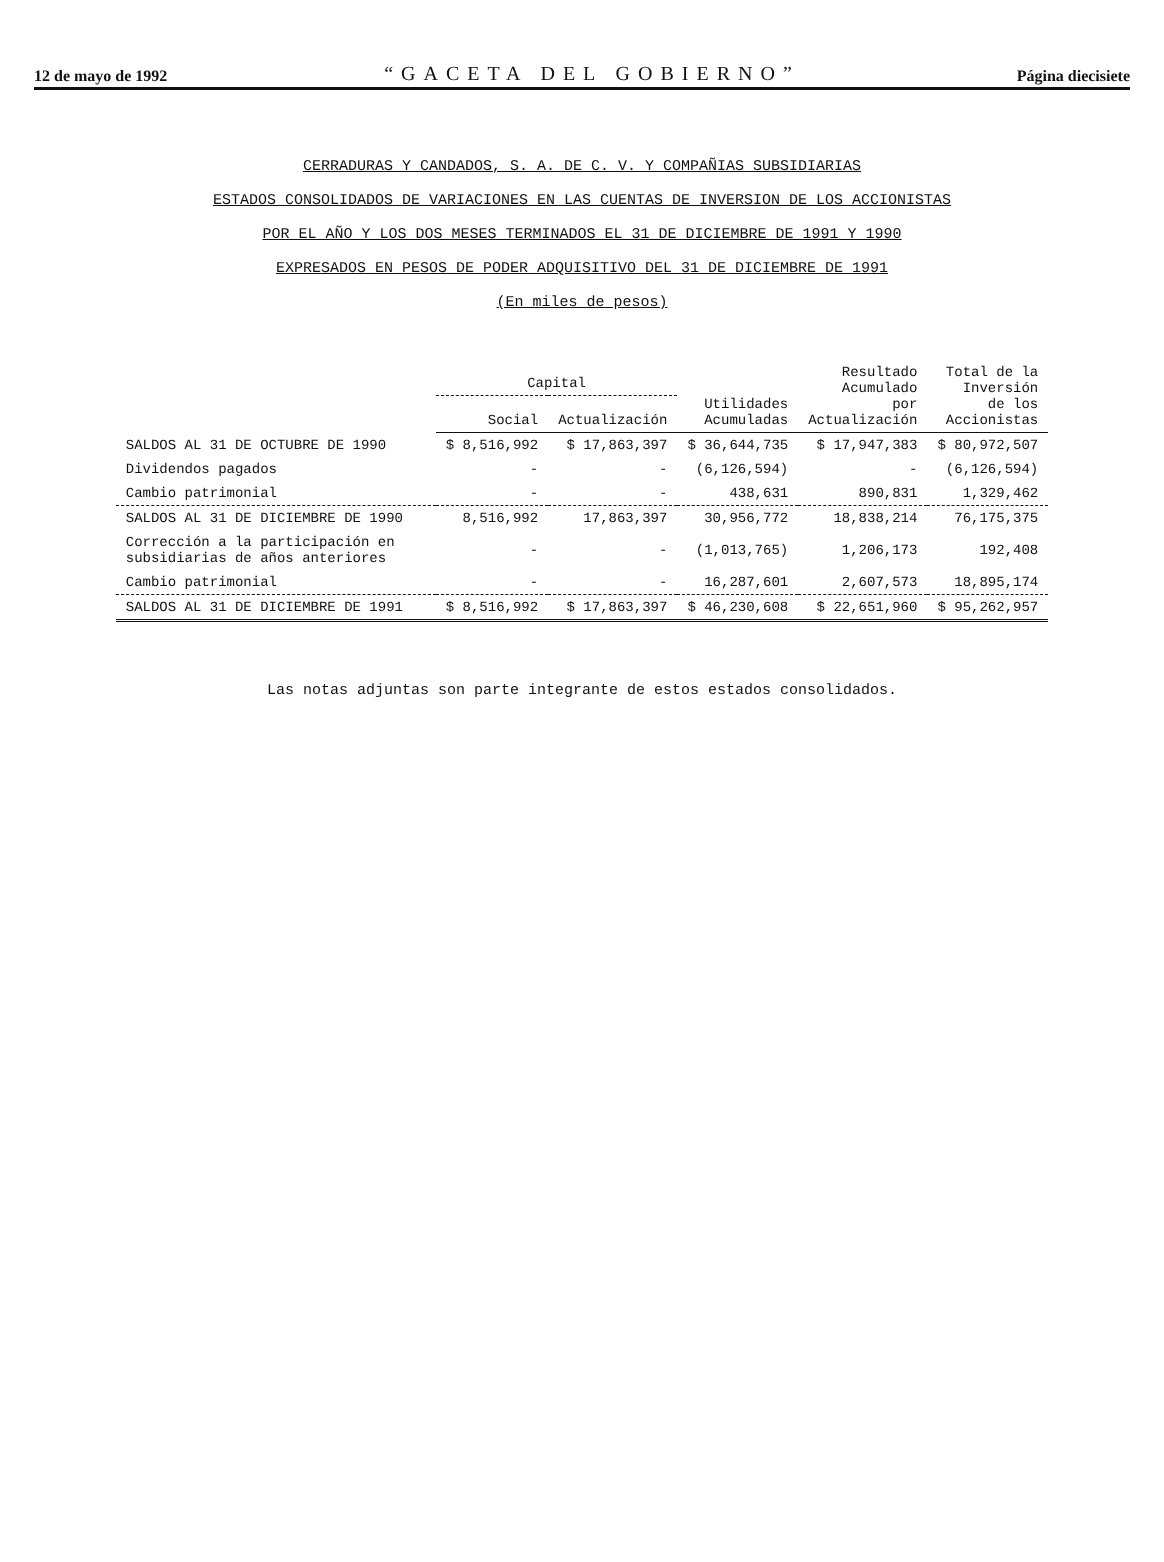12 de mayo de 1992 “GACETA DEL GOBIERNO” Página diecisiete
CERRADURAS Y CANDADOS, S. A. DE C. V. Y COMPAÑIAS SUBSIDIARIAS
ESTADOS CONSOLIDADOS DE VARIACIONES EN LAS CUENTAS DE INVERSION DE LOS ACCIONISTAS
POR EL AÑO Y LOS DOS MESES TERMINADOS EL 31 DE DICIEMBRE DE 1991 Y 1990
EXPRESADOS EN PESOS DE PODER ADQUISITIVO DEL 31 DE DICIEMBRE DE 1991
(En miles de pesos)
| | Capital | | Utilidades Acumuladas | Resultado Acumulado por Actualización | Total de la Inversión de los Accionistas |
| --- | --- | --- | --- | --- | --- |
| | Social | Actualización | | | |
| SALDOS AL 31 DE OCTUBRE DE 1990 | $ 8,516,992 | $ 17,863,397 | $ 36,644,735 | $ 17,947,383 | $ 80,972,507 |
| Dividendos pagados | - | - | (6,126,594) | - | (6,126,594) |
| Cambio patrimonial | - | - | 438,631 | 890,831 | 1,329,462 |
| SALDOS AL 31 DE DICIEMBRE DE 1990 | 8,516,992 | 17,863,397 | 30,956,772 | 18,838,214 | 76,175,375 |
| Corrección a la participación en subsidiarias de años anteriores | - | - | (1,013,765) | 1,206,173 | 192,408 |
| Cambio patrimonial | - | - | 16,287,601 | 2,607,573 | 18,895,174 |
| SALDOS AL 31 DE DICIEMBRE DE 1991 | $ 8,516,992 | $ 17,863,397 | $ 46,230,608 | $ 22,651,960 | $ 95,262,957 |
Las notas adjuntas son parte integrante de estos estados consolidados.